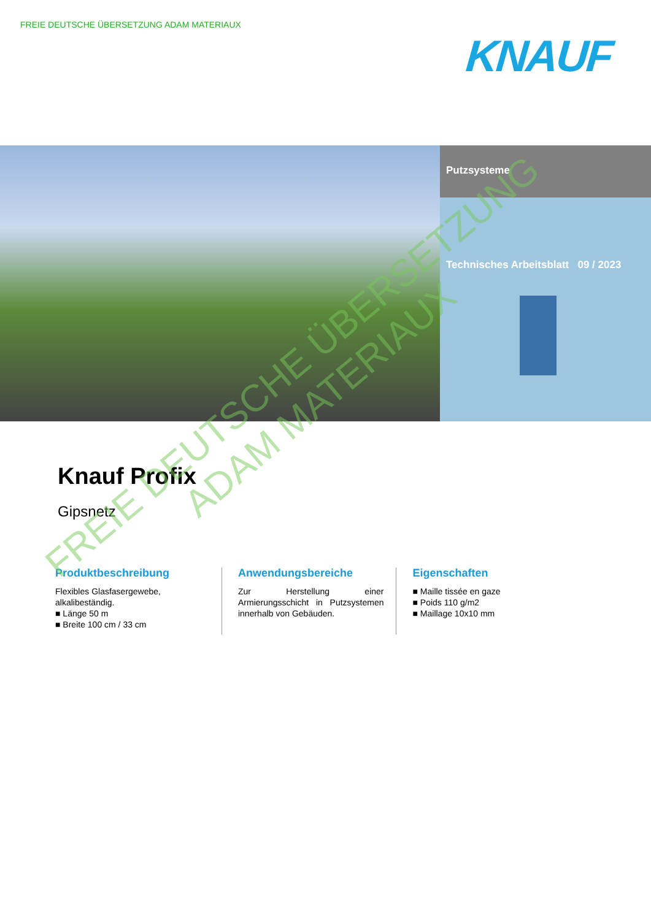FREIE DEUTSCHE ÜBERSETZUNG ADAM MATERIAUX
KNAUF
Putzsysteme
Technisches Arbeitsblatt 09 / 2023
Knauf Profix
Gipsnetz
Produktbeschreibung
Flexibles Glasfasergewebe, alkalibeständig.
■ Länge 50 m
■ Breite 100 cm / 33 cm
Anwendungsbereiche
Zur Herstellung einer Armierungsschicht in Putzsystemen innerhalb von Gebäuden.
Eigenschaften
■ Maille tissée en gaze
■ Poids 110 g/m2
■ Maillage 10x10 mm
FREIE DEUTSCHE ÜBERSETZUNG
ADAM MATERIAUX